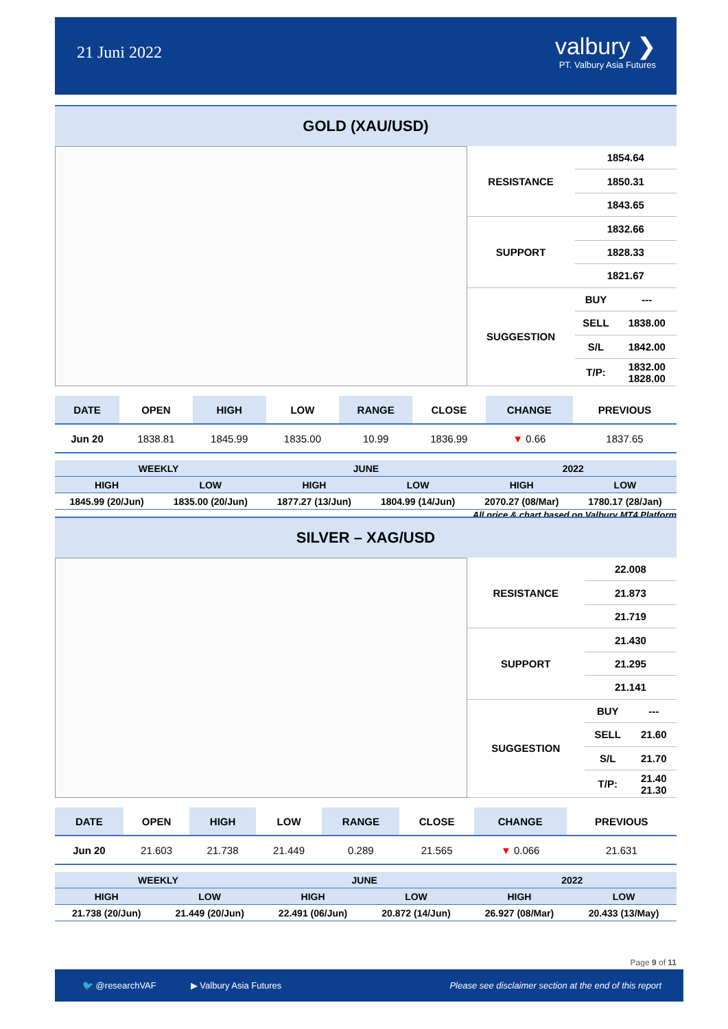21 Juni 2022
valbury ❯
PT. Valbury Asia Futures
GOLD (XAU/USD)
| RESISTANCE | 1854.64 | |
| | 1850.31 | |
| | 1843.65 | |
| SUPPORT | 1832.66 | |
| | 1828.33 | |
| | 1821.67 | |
| SUGGESTION | BUY | --- |
| | SELL | 1838.00 |
| | S/L | 1842.00 |
| | T/P: | 1832.00 1828.00 |
| DATE | OPEN | HIGH | LOW | RANGE | CLOSE | CHANGE | PREVIOUS |
| Jun 20 | 1838.81 | 1845.99 | 1835.00 | 10.99 | 1836.99 | ▼ 0.66 | 1837.65 |
| WEEKLY | | JUNE | | 2022 | |
| HIGH | LOW | HIGH | LOW | HIGH | LOW |
| 1845.99 (20/Jun) | 1835.00 (20/Jun) | 1877.27 (13/Jun) | 1804.99 (14/Jun) | 2070.27 (08/Mar) | 1780.17 (28/Jan) |
All price & chart based on Valbury MT4 Platform
SILVER – XAG/USD
| RESISTANCE | 22.008 | |
| | 21.873 | |
| | 21.719 | |
| SUPPORT | 21.430 | |
| | 21.295 | |
| | 21.141 | |
| SUGGESTION | BUY | --- |
| | SELL | 21.60 |
| | S/L | 21.70 |
| | T/P: | 21.40 21.30 |
| DATE | OPEN | HIGH | LOW | RANGE | CLOSE | CHANGE | PREVIOUS |
| Jun 20 | 21.603 | 21.738 | 21.449 | 0.289 | 21.565 | ▼ 0.066 | 21.631 |
| WEEKLY | | JUNE | | 2022 | |
| HIGH | LOW | HIGH | LOW | HIGH | LOW |
| 21.738 (20/Jun) | 21.449 (20/Jun) | 22.491 (06/Jun) | 20.872 (14/Jun) | 26.927 (08/Mar) | 20.433 (13/May) |
Page 9 of 11
🐦 @researchVAF ▶ Valbury Asia Futures Please see disclaimer section at the end of this report